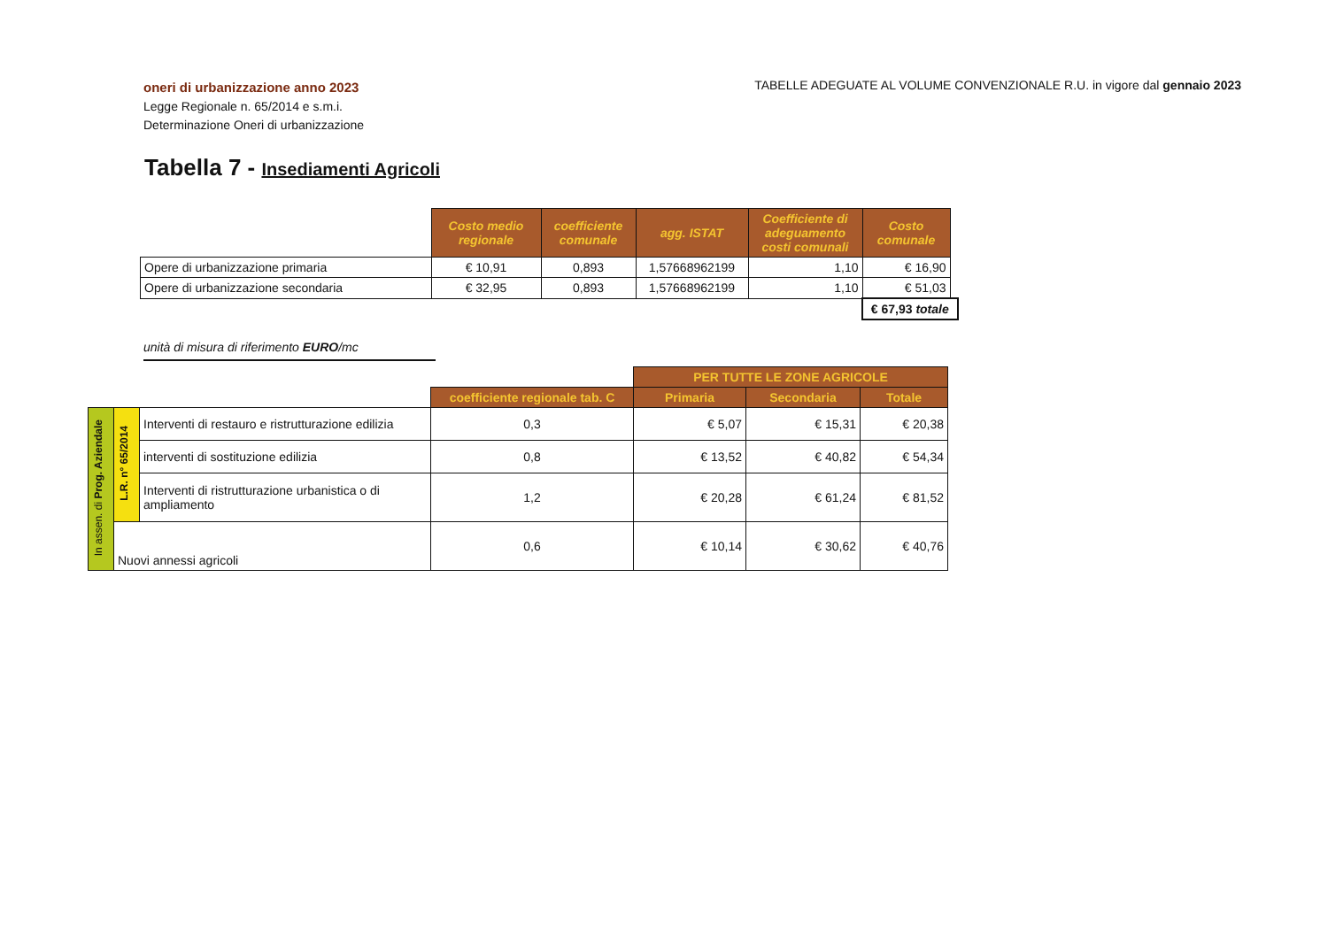oneri di urbanizzazione anno 2023
Legge Regionale n. 65/2014 e s.m.i.
Determinazione Oneri di urbanizzazione
TABELLE ADEGUATE AL VOLUME CONVENZIONALE R.U. in vigore dal gennaio 2023
Tabella 7 - Insediamenti Agricoli
| | Costo medio regionale | coefficiente comunale | agg. ISTAT | Coefficiente di adeguamento costi comunali | Costo comunale | |
| Opere di urbanizzazione primaria | € 10,91 | 0,893 | 1,57668962199 | 1,10 | € 16,90 | |
| Opere di urbanizzazione secondaria | € 32,95 | 0,893 | 1,57668962199 | 1,10 | € 51,03 | |
| | | | | | € 67,93 totale | |
unità di misura di riferimento EURO/mc
| | | | | PER TUTTE LE ZONE AGRICOLE | | |
| | | | coefficiente regionale tab. C | Primaria | Secondaria | Totale |
| In assen. di Prog. Aziendale | L.R. n° 65/2014 | Interventi di restauro e ristrutturazione edilizia | 0,3 | € 5,07 | € 15,31 | € 20,38 |
| | | interventi di sostituzione edilizia | 0,8 | € 13,52 | € 40,82 | € 54,34 |
| | | Interventi di ristrutturazione urbanistica o di ampliamento | 1,2 | € 20,28 | € 61,24 | € 81,52 |
| | Nuovi annessi agricoli | | 0,6 | € 10,14 | € 30,62 | € 40,76 |